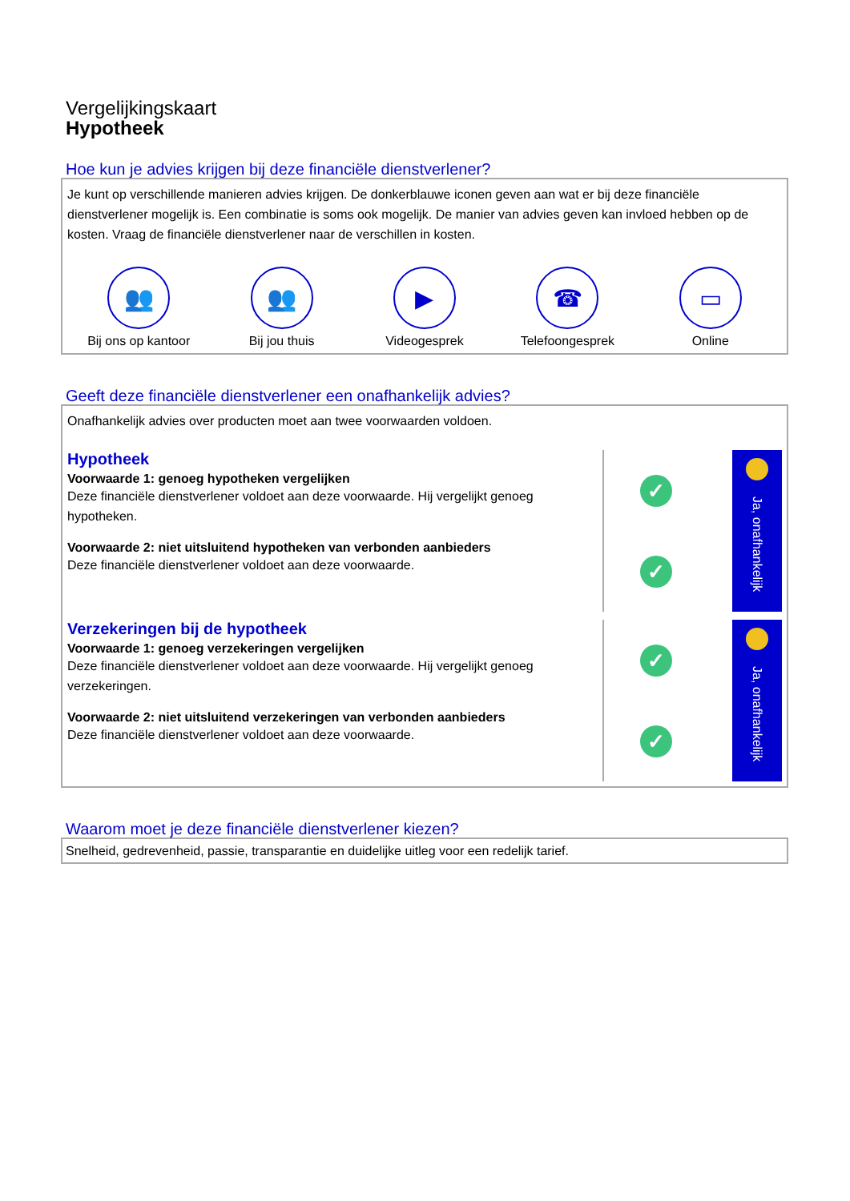Vergelijkingskaart
Hypotheek
Hoe kun je advies krijgen bij deze financiële dienstverlener?
Je kunt op verschillende manieren advies krijgen. De donkerblauwe iconen geven aan wat er bij deze financiële dienstverlener mogelijk is. Een combinatie is soms ook mogelijk. De manier van advies geven kan invloed hebben op de kosten. Vraag de financiële dienstverlener naar de verschillen in kosten.
👥
Bij ons op kantoor
👥
Bij jou thuis
▶
Videogesprek
☎
Telefoongesprek
▭
Online
Geeft deze financiële dienstverlener een onafhankelijk advies?
Onafhankelijk advies over producten moet aan twee voorwaarden voldoen.
Hypotheek
Voorwaarde 1: genoeg hypotheken vergelijken
Deze financiële dienstverlener voldoet aan deze voorwaarde. Hij vergelijkt genoeg hypotheken.
Voorwaarde 2: niet uitsluitend hypotheken van verbonden aanbieders
Deze financiële dienstverlener voldoet aan deze voorwaarde.
✓
✓
Ja, onafhankelijk
Verzekeringen bij de hypotheek
Voorwaarde 1: genoeg verzekeringen vergelijken
Deze financiële dienstverlener voldoet aan deze voorwaarde. Hij vergelijkt genoeg verzekeringen.
Voorwaarde 2: niet uitsluitend verzekeringen van verbonden aanbieders
Deze financiële dienstverlener voldoet aan deze voorwaarde.
✓
✓
Ja, onafhankelijk
Waarom moet je deze financiële dienstverlener kiezen?
Snelheid, gedrevenheid, passie, transparantie en duidelijke uitleg voor een redelijk tarief.